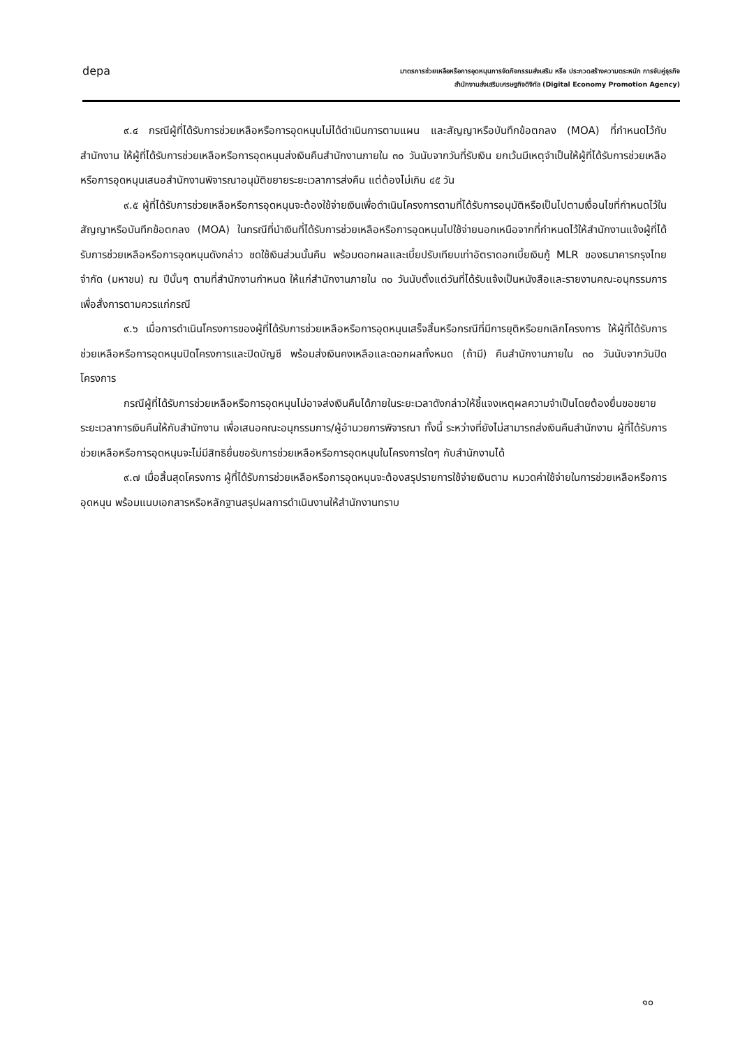depa
มาตรการช่วยเหลือหรือการอุดหนุนการจัดกิจกรรมส่งเสริม หรือ ประกวดสร้างความตระหนัก การจับคู่ธุรกิจ
สำนักงานส่งเสริมเศรษฐกิจดิจิทัล (Digital Economy Promotion Agency)
๙.๔ กรณีผู้ที่ได้รับการช่วยเหลือหรือการอุดหนุนไม่ได้ดำเนินการตามแผน และสัญญาหรือบันทึกข้อตกลง (MOA) ที่กำหนดไว้กับสำนักงาน ให้ผู้ที่ได้รับการช่วยเหลือหรือการอุดหนุนส่งเงินคืนสำนักงานภายใน ๓๐ วันนับจากวันที่รับเงิน ยกเว้นมีเหตุจำเป็นให้ผู้ที่ได้รับการช่วยเหลือหรือการอุดหนุนเสนอสำนักงานพิจารณาอนุมัติขยายระยะเวลาการส่งคืน แต่ต้องไม่เกิน ๔๕ วัน
๙.๕ ผู้ที่ได้รับการช่วยเหลือหรือการอุดหนุนจะต้องใช้จ่ายเงินเพื่อดำเนินโครงการตามที่ได้รับการอนุมัติหรือเป็นไปตามเงื่อนไขที่กำหนดไว้ในสัญญาหรือบันทึกข้อตกลง (MOA) ในกรณีที่นำเงินที่ได้รับการช่วยเหลือหรือการอุดหนุนไปใช้จ่ายนอกเหนือจากที่กำหนดไว้ให้สำนักงานแจ้งผู้ที่ได้รับการช่วยเหลือหรือการอุดหนุนดังกล่าว ชดใช้เงินส่วนนั้นคืน พร้อมดอกผลและเบี้ยปรับเทียบเท่าอัตราดอกเบี้ยเงินกู้ MLR ของธนาคารกรุงไทย จำกัด (มหาชน) ณ ปีนั้นๆ ตามที่สำนักงานกำหนด ให้แก่สำนักงานภายใน ๓๐ วันนับตั้งแต่วันที่ได้รับแจ้งเป็นหนังสือและรายงานคณะอนุกรรมการเพื่อสั่งการตามควรแก่กรณี
๙.๖ เมื่อการดำเนินโครงการของผู้ที่ได้รับการช่วยเหลือหรือการอุดหนุนเสร็จสิ้นหรือกรณีที่มีการยุติหรือยกเลิกโครงการ ให้ผู้ที่ได้รับการช่วยเหลือหรือการอุดหนุนปิดโครงการและปิดบัญชี พร้อมส่งเงินคงเหลือและดอกผลทั้งหมด (ถ้ามี) คืนสำนักงานภายใน ๓๐ วันนับจากวันปิดโครงการ
กรณีผู้ที่ได้รับการช่วยเหลือหรือการอุดหนุนไม่อาจส่งเงินคืนได้ภายในระยะเวลาดังกล่าวให้ชี้แจงเหตุผลความจำเป็นโดยต้องยื่นขอขยายระยะเวลาการเงินคืนให้กับสำนักงาน เพื่อเสนอคณะอนุกรรมการ/ผู้อำนวยการพิจารณา ทั้งนี้ ระหว่างที่ยังไม่สามารถส่งเงินคืนสำนักงาน ผู้ที่ได้รับการช่วยเหลือหรือการอุดหนุนจะไม่มีสิทธิยื่นขอรับการช่วยเหลือหรือการอุดหนุนในโครงการใดๆ กับสำนักงานได้
๙.๗ เมื่อสิ้นสุดโครงการ ผู้ที่ได้รับการช่วยเหลือหรือการอุดหนุนจะต้องสรุปรายการใช้จ่ายเงินตาม หมวดค่าใช้จ่ายในการช่วยเหลือหรือการอุดหนุน พร้อมแนบเอกสารหรือหลักฐานสรุปผลการดำเนินงานให้สำนักงานทราบ
๑๐